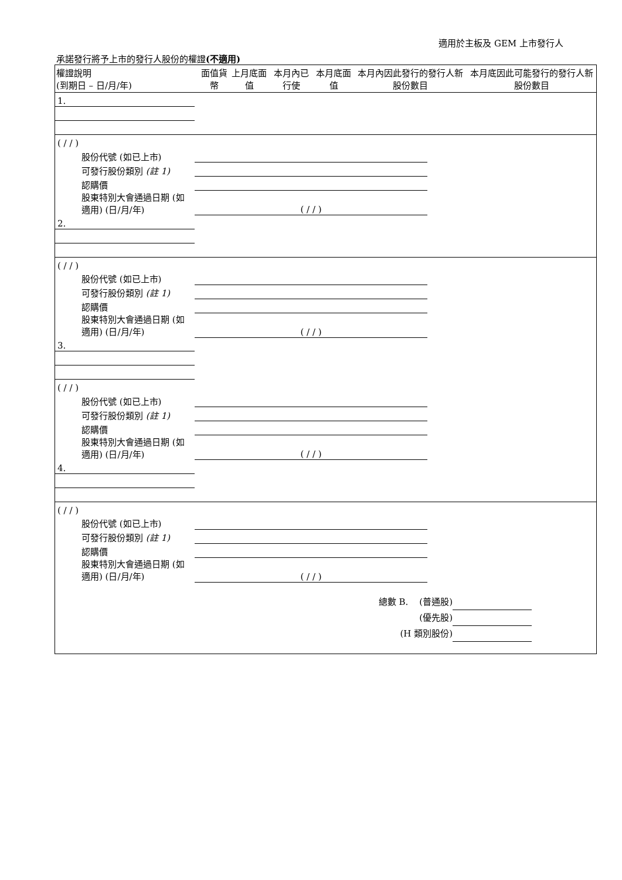適用於主板及 GEM 上市發行人
承諾發行將予上市的發行人股份的權證(不適用)
| 權證說明 (到期日 – 日/月/年) | 面值貨幣 | 上月底面值 | 本月內已行使 | 本月底面值 | 本月內因此發行的發行人新股份數目 | 本月底因此可能發行的發行人新股份數目 |
| --- | --- | --- | --- | --- | --- | --- |
| 1. | | | | | | |
| ( / / ) | | | | | | |
| 股份代號 (如已上市) | | | | | | |
| 可發行股份類別 (註 1) | | | | | | |
| 認購價 | | | | | | |
| 股東特別大會通過日期 (如適用) (日/月/年) | ( / / ) | | | | | |
| 2. | | | | | | |
| ( / / ) | | | | | | |
| 股份代號 (如已上市) | | | | | | |
| 可發行股份類別 (註 1) | | | | | | |
| 認購價 | | | | | | |
| 股東特別大會通過日期 (如適用) (日/月/年) | ( / / ) | | | | | |
| 3. | | | | | | |
| ( / / ) | | | | | | |
| 股份代號 (如已上市) | | | | | | |
| 可發行股份類別 (註 1) | | | | | | |
| 認購價 | | | | | | |
| 股東特別大會通過日期 (如適用) (日/月/年) | ( / / ) | | | | | |
| 4. | | | | | | |
| ( / / ) | | | | | | |
| 股份代號 (如已上市) | | | | | | |
| 可發行股份類別 (註 1) | | | | | | |
| 認購價 | | | | | | |
| 股東特別大會通過日期 (如適用) (日/月/年) | ( / / ) | | | | | |
總數 B. (普通股)
(優先股)
(H 類別股份)